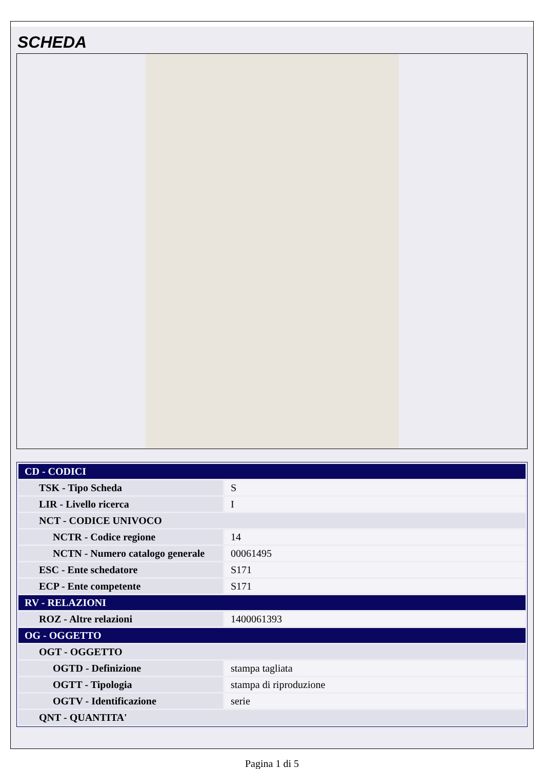SCHEDA
| CD - CODICI | |
| TSK - Tipo Scheda | S |
| LIR - Livello ricerca | I |
| NCT - CODICE UNIVOCO | |
| NCTR - Codice regione | 14 |
| NCTN - Numero catalogo generale | 00061495 |
| ESC - Ente schedatore | S171 |
| ECP - Ente competente | S171 |
| RV - RELAZIONI | |
| ROZ - Altre relazioni | 1400061393 |
| OG - OGGETTO | |
| OGT - OGGETTO | |
| OGTD - Definizione | stampa tagliata |
| OGTT - Tipologia | stampa di riproduzione |
| OGTV - Identificazione | serie |
| QNT - QUANTITA' | |
Pagina 1 di 5